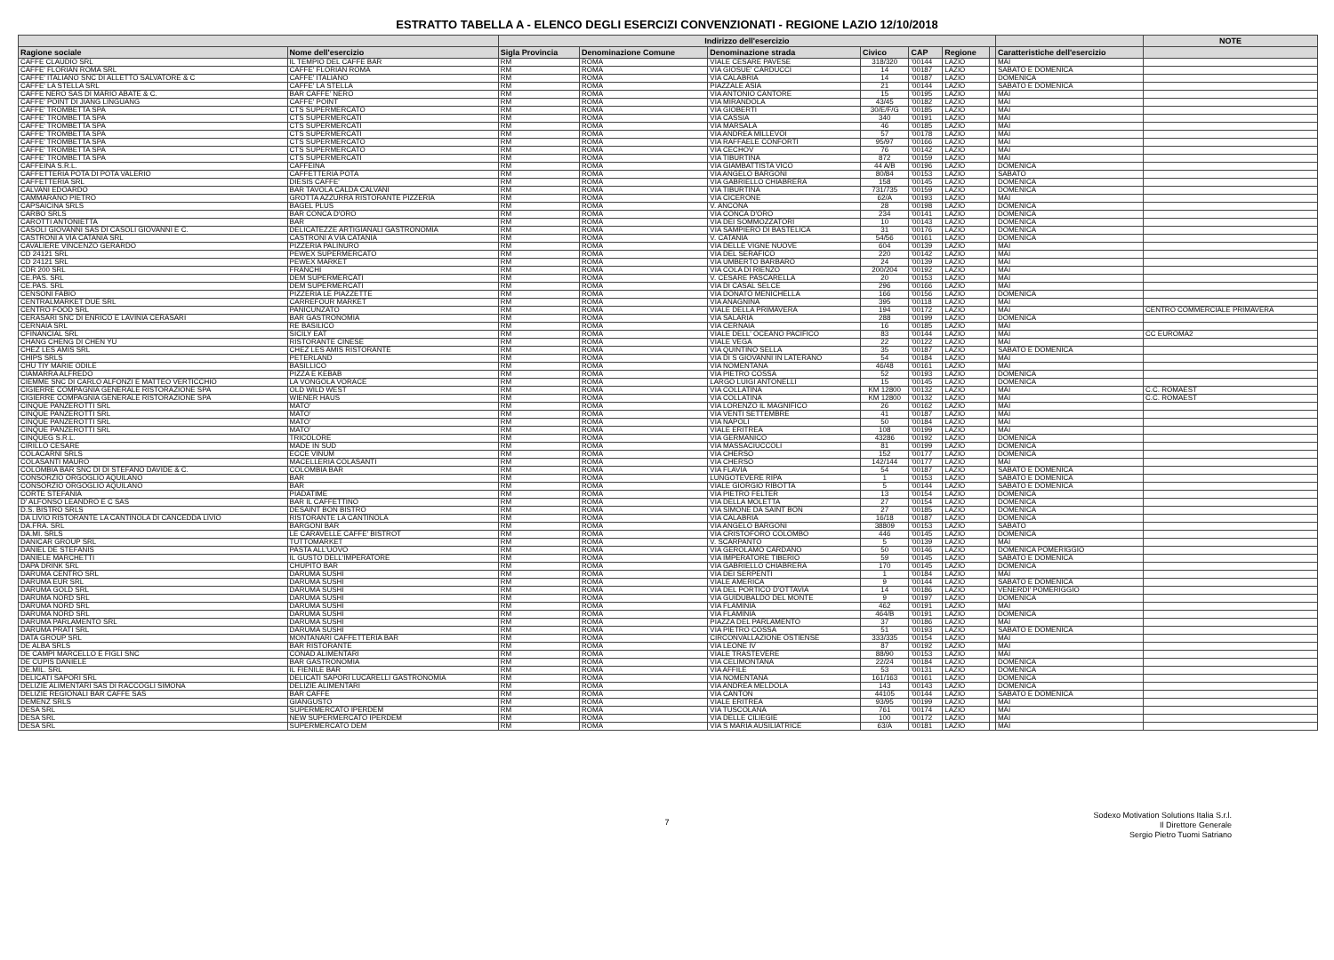ESTRATTO TABELLA A - ELENCO DEGLI ESERCIZI CONVENZIONATI - REGIONE LAZIO 12/10/2018
| | | Indirizzo dell'esercizio | | | | | | | | NOTE |
| --- | --- | --- | --- | --- | --- | --- | --- | --- | --- | --- |
| Ragione sociale | Nome dell'esercizio | Sigla Provincia | Denominazione Comune | Denominazione strada | Civico | CAP | Regione | | Caratteristiche dell'esercizio | |
| CAFFE CLAUDIO SRL | IL TEMPIO DEL CAFFE BAR | RM | ROMA | VIALE CESARE PAVESE | 318/320 | '00144 | LAZIO | | MAI | |
| CAFFE' FLORIAN ROMA SRL | CAFFE' FLORIAN ROMA | RM | ROMA | VIA GIOSUE' CARDUCCI | 14 | '00187 | LAZIO | | SABATO E DOMENICA | |
| CAFFE' ITALIANO SNC DI ALLETTO SALVATORE & C | CAFFE' ITALIANO | RM | ROMA | VIA CALABRIA | 14 | '00187 | LAZIO | | DOMENICA | |
| CAFFE' LA STELLA SRL | CAFFE' LA STELLA | RM | ROMA | PIAZZALE ASIA | 21 | '00144 | LAZIO | | SABATO E DOMENICA | |
| CAFFE NERO SAS DI MARIO ABATE & C. | BAR CAFFE' NERO | RM | ROMA | VIA ANTONIO CANTORE | 15 | '00195 | LAZIO | | MAI | |
| CAFFE' POINT DI JIANG LINGUANG | CAFFE' POINT | RM | ROMA | VIA MIRANDOLA | 43/45 | '00182 | LAZIO | | MAI | |
| CAFFE' TROMBETTA SPA | CTS SUPERMERCATO | RM | ROMA | VIA GIOBERTI | 30/E/F/G | '00185 | LAZIO | | MAI | |
| CAFFE' TROMBETTA SPA | CTS SUPERMERCATI | RM | ROMA | VIA CASSIA | 340 | '00191 | LAZIO | | MAI | |
| CAFFE' TROMBETTA SPA | CTS SUPERMERCATI | RM | ROMA | VIA MARSALA | 46 | '00185 | LAZIO | | MAI | |
| CAFFE' TROMBETTA SPA | CTS SUPERMERCATI | RM | ROMA | VIA ANDREA MILLEVOI | 57 | '00178 | LAZIO | | MAI | |
| CAFFE' TROMBETTA SPA | CTS SUPERMERCATO | RM | ROMA | VIA RAFFAELE CONFORTI | 95/97 | '00166 | LAZIO | | MAI | |
| CAFFE' TROMBETTA SPA | CTS SUPERMERCATO | RM | ROMA | VIA CECHOV | 76 | '00142 | LAZIO | | MAI | |
| CAFFE' TROMBETTA SPA | CTS SUPERMERCATI | RM | ROMA | VIA TIBURTINA | 872 | '00159 | LAZIO | | MAI | |
| CAFFEINA S.R.L. | CAFFEINA | RM | ROMA | VIA GIAMBATTISTA VICO | 44 A/B | '00196 | LAZIO | | DOMENICA | |
| CAFFETTERIA POTA DI POTA VALERIO | CAFFETTERIA POTA | RM | ROMA | VIA ANGELO BARGONI | 80/84 | '00153 | LAZIO | | SABATO | |
| CAFFETTERIA SRL | DIESIS CAFFE' | RM | ROMA | VIA GABRIELLO CHIABRERA | 158 | '00145 | LAZIO | | DOMENICA | |
| CALVANI EDOARDO | BAR TAVOLA CALDA CALVANI | RM | ROMA | VIA TIBURTINA | 731/735 | '00159 | LAZIO | | DOMENICA | |
| CAMMARANO PIETRO | GROTTA AZZURRA RISTORANTE PIZZERIA | RM | ROMA | VIA CICERONE | 62/A | '00193 | LAZIO | | MAI | |
| CAPSAICINA SRLS | BAGEL PLUS | RM | ROMA | V. ANCONA | 28 | '00198 | LAZIO | | DOMENICA | |
| CARBO SRLS | BAR CONCA D'ORO | RM | ROMA | VIA CONCA D'ORO | 234 | '00141 | LAZIO | | DOMENICA | |
| CAROTTI ANTONIETTA | BAR | RM | ROMA | VIA DEI SOMMOZZATORI | 10 | '00143 | LAZIO | | DOMENICA | |
| CASOLI GIOVANNI SAS DI CASOLI GIOVANNI E C. | DELICATEZZE ARTIGIANALI GASTRONOMIA | RM | ROMA | VIA SAMPIERO DI BASTELICA | 31 | '00176 | LAZIO | | DOMENICA | |
| CASTRONI A VIA CATANIA SRL | CASTRONI A VIA CATANIA | RM | ROMA | V. CATANIA | 54/56 | '00161 | LAZIO | | DOMENICA | |
| CAVALIERE VINCENZO GERARDO | PIZZERIA PALINURO | RM | ROMA | VIA DELLE VIGNE NUOVE | 604 | '00139 | LAZIO | | MAI | |
| CD 24121 SRL | PEWEX SUPERMERCATO | RM | ROMA | VIA DEL SERAFICO | 220 | '00142 | LAZIO | | MAI | |
| CD 24121 SRL | PEWEX MARKET | RM | ROMA | VIA UMBERTO BARBARO | 24 | '00139 | LAZIO | | MAI | |
| CDR 200 SRL | FRANCHI | RM | ROMA | VIA COLA DI RIENZO | 200/204 | '00192 | LAZIO | | MAI | |
| CE.PAS. SRL | DEM SUPERMERCATI | RM | ROMA | V. CESARE PASCARELLA | 20 | '00153 | LAZIO | | MAI | |
| CE.PAS. SRL | DEM SUPERMERCATI | RM | ROMA | VIA DI CASAL SELCE | 296 | '00166 | LAZIO | | MAI | |
| CENSONI FABIO | PIZZERIA LE PIAZZETTE | RM | ROMA | VIA DONATO MENICHELLA | 166 | '00156 | LAZIO | | DOMENICA | |
| CENTRALMARKET DUE SRL | CARREFOUR MARKET | RM | ROMA | VIA ANAGNINA | 395 | '00118 | LAZIO | | MAI | |
| CENTRO FOOD SRL | PANICUNZATO | RM | ROMA | VIALE DELLA PRIMAVERA | 194 | '00172 | LAZIO | | MAI | CENTRO COMMERCIALE PRIMAVERA |
| CERASARI SNC DI ENRICO E LAVINIA CERASARI | BAR GASTRONOMIA | RM | ROMA | VIA SALARIA | 288 | '00199 | LAZIO | | DOMENICA | |
| CERNAIA SRL | RE BASILICO | RM | ROMA | VIA CERNAIA | 16 | '00185 | LAZIO | | MAI | |
| CFINANCIAL SRL | SICILY EAT | RM | ROMA | VIALE DELL' OCEANO PACIFICO | 83 | '00144 | LAZIO | | MAI | CC EUROMA2 |
| CHANG CHENG DI CHEN YU | RISTORANTE CINESE | RM | ROMA | VIALE VEGA | 22 | '00122 | LAZIO | | MAI | |
| CHEZ LES AMIS SRL | CHEZ LES AMIS RISTORANTE | RM | ROMA | VIA QUINTINO SELLA | 35 | '00187 | LAZIO | | SABATO E DOMENICA | |
| CHIPS SRLS | PETERLAND | RM | ROMA | VIA DI S GIOVANNI IN LATERANO | 54 | '00184 | LAZIO | | MAI | |
| CHU TIY MARIE ODILE | BASILLICO | RM | ROMA | VIA NOMENTANA | 46/48 | '00161 | LAZIO | | MAI | |
| CIAMARRA ALFREDO | PIZZA E KEBAB | RM | ROMA | VIA PIETRO COSSA | 52 | '00193 | LAZIO | | DOMENICA | |
| CIEMME SNC DI CARLO ALFONZI E MATTEO VERTICCHIO | LA VONGOLA VORACE | RM | ROMA | LARGO LUIGI ANTONELLI | 15 | '00145 | LAZIO | | DOMENICA | |
| CIGIERRE COMPAGNIA GENERALE RISTORAZIONE SPA | OLD WILD WEST | RM | ROMA | VIA COLLATINA | KM 12800 | '00132 | LAZIO | | MAI | C.C. ROMAEST |
| CIGIERRE COMPAGNIA GENERALE RISTORAZIONE SPA | WIENER HAUS | RM | ROMA | VIA COLLATINA | KM 12800 | '00132 | LAZIO | | MAI | C.C. ROMAEST |
| CINQUE PANZEROTTI SRL | MATO' | RM | ROMA | VIA LORENZO IL MAGNIFICO | 26 | '00162 | LAZIO | | MAI | |
| CINQUE PANZEROTTI SRL | MATO' | RM | ROMA | VIA VENTI SETTEMBRE | 41 | '00187 | LAZIO | | MAI | |
| CINQUE PANZEROTTI SRL | MATO' | RM | ROMA | VIA NAPOLI | 50 | '00184 | LAZIO | | MAI | |
| CINQUE PANZEROTTI SRL | MATO' | RM | ROMA | VIALE ERITREA | 108 | '00199 | LAZIO | | MAI | |
| CINQUEG S.R.L. | TRICOLORE | RM | ROMA | VIA GERMANICO | 43286 | '00192 | LAZIO | | DOMENICA | |
| CIRILLO CESARE | MADE IN SUD | RM | ROMA | VIA MASSACIUCCOLI | 81 | '00199 | LAZIO | | DOMENICA | |
| COLACARNI SRLS | ECCE VINUM | RM | ROMA | VIA CHERSO | 152 | '00177 | LAZIO | | DOMENICA | |
| COLASANTI MAURO | MACELLERIA COLASANTI | RM | ROMA | VIA CHERSO | 142/144 | '00177 | LAZIO | | MAI | |
| COLOMBIA BAR SNC DI DI STEFANO DAVIDE & C. | COLOMBIA BAR | RM | ROMA | VIA FLAVIA | 54 | '00187 | LAZIO | | SABATO E DOMENICA | |
| CONSORZIO ORGOGLIO AQUILANO | BAR | RM | ROMA | LUNGOTEVERE RIPA | 1 | '00153 | LAZIO | | SABATO E DOMENICA | |
| CONSORZIO ORGOGLIO AQUILANO | BAR | RM | ROMA | VIALE GIORGIO RIBOTTA | 5 | '00144 | LAZIO | | SABATO E DOMENICA | |
| CORTE STEFANIA | PIADATIME | RM | ROMA | VIA PIETRO FELTER | 13 | '00154 | LAZIO | | DOMENICA | |
| D' ALFONSO LEANDRO E C SAS | BAR IL CAFFETTINO | RM | ROMA | VIA DELLA MOLETTA | 27 | '00154 | LAZIO | | DOMENICA | |
| D.S. BISTRO SRLS | DESAINT BON BISTRO | RM | ROMA | VIA SIMONE DA SAINT BON | 27 | '00185 | LAZIO | | DOMENICA | |
| DA LIVIO RISTORANTE LA CANTINOLA DI CANCEDDA LIVIO | RISTORANTE LA CANTINOLA | RM | ROMA | VIA CALABRIA | 16/18 | '00187 | LAZIO | | DOMENICA | |
| DA.FRA. SRL | BARGONI BAR | RM | ROMA | VIA ANGELO BARGONI | 38809 | '00153 | LAZIO | | SABATO | |
| DA.MI. SRLS | LE CARAVELLE CAFFE' BISTROT | RM | ROMA | VIA CRISTOFORO COLOMBO | 446 | '00145 | LAZIO | | DOMENICA | |
| DANICAR GROUP SRL | TUTTOMARKET | RM | ROMA | V. SCARPANTO | 5 | '00139 | LAZIO | | MAI | |
| DANIEL DE STEFANIS | PASTA ALL'UOVO | RM | ROMA | VIA GEROLAMO CARDANO | 50 | '00146 | LAZIO | | DOMENICA POMERIGGIO | |
| DANIELE MARCHETTI | IL GUSTO DELL'IMPERATORE | RM | ROMA | VIA IMPERATORE TIBERIO | 59 | '00145 | LAZIO | | SABATO E DOMENICA | |
| DAPA DRINK SRL | CHUPITO BAR | RM | ROMA | VIA GABRIELLO CHIABRERA | 170 | '00145 | LAZIO | | DOMENICA | |
| DARUMA CENTRO SRL | DARUMA SUSHI | RM | ROMA | VIA DEI SERPENTI | 1 | '00184 | LAZIO | | MAI | |
| DARUMA EUR SRL | DARUMA SUSHI | RM | ROMA | VIALE AMERICA | 9 | '00144 | LAZIO | | SABATO E DOMENICA | |
| DARUMA GOLD SRL | DARUMA SUSHI | RM | ROMA | VIA DEL PORTICO D'OTTAVIA | 14 | '00186 | LAZIO | | VENERDI' POMERIGGIO | |
| DARUMA NORD SRL | DARUMA SUSHI | RM | ROMA | VIA GUIDUBALDO DEL MONTE | 9 | '00197 | LAZIO | | DOMENICA | |
| DARUMA NORD SRL | DARUMA SUSHI | RM | ROMA | VIA FLAMINIA | 462 | '00191 | LAZIO | | MAI | |
| DARUMA NORD SRL | DARUMA SUSHI | RM | ROMA | VIA FLAMINIA | 464/B | '00191 | LAZIO | | DOMENICA | |
| DARUMA PARLAMENTO SRL | DARUMA SUSHI | RM | ROMA | PIAZZA DEL PARLAMENTO | 37 | '00186 | LAZIO | | MAI | |
| DARUMA PRATI SRL | DARUMA SUSHI | RM | ROMA | VIA PIETRO COSSA | 51 | '00193 | LAZIO | | SABATO E DOMENICA | |
| DATA GROUP SRL | MONTANARI CAFFETTERIA BAR | RM | ROMA | CIRCONVALLAZIONE OSTIENSE | 333/335 | '00154 | LAZIO | | MAI | |
| DE ALBA SRLS | BAR RISTORANTE | RM | ROMA | VIA LEONE IV | 87 | '00192 | LAZIO | | MAI | |
| DE CAMPI MARCELLO E FIGLI SNC | CONAD ALIMENTARI | RM | ROMA | VIALE TRASTEVERE | 88/90 | '00153 | LAZIO | | MAI | |
| DE CUPIS DANIELE | BAR GASTRONOMIA | RM | ROMA | VIA CELIMONTANA | 22/24 | '00184 | LAZIO | | DOMENICA | |
| DE.MIL. SRL | IL FIENILE BAR | RM | ROMA | VIA AFFILE | 53 | '00131 | LAZIO | | DOMENICA | |
| DELICATI SAPORI SRL | DELICATI SAPORI LUCARELLI GASTRONOMIA | RM | ROMA | VIA NOMENTANA | 161/163 | '00161 | LAZIO | | DOMENICA | |
| DELIZIE ALIMENTARI SAS DI RACCOGLI SIMONA | DELIZIE ALIMENTARI | RM | ROMA | VIA ANDREA MELDOLA | 143 | '00143 | LAZIO | | DOMENICA | |
| DELIZIE REGIONALI BAR CAFFE SAS | BAR CAFFE | RM | ROMA | VIA CANTON | 44105 | '00144 | LAZIO | | SABATO E DOMENICA | |
| DEMENZ SRLS | GIANGUSTO | RM | ROMA | VIALE ERITREA | 93/95 | '00199 | LAZIO | | MAI | |
| DESA SRL | SUPERMERCATO IPERDEM | RM | ROMA | VIA TUSCOLANA | 761 | '00174 | LAZIO | | MAI | |
| DESA SRL | NEW SUPERMERCATO IPERDEM | RM | ROMA | VIA DELLE CILIEGIE | 100 | '00172 | LAZIO | | MAI | |
| DESA SRL | SUPERMERCATO DEM | RM | ROMA | VIA S MARIA AUSILIATRICE | 63/A | '00181 | LAZIO | | MAI | |
Sodexo Motivation Solutions Italia S.r.l.
Il Direttore Generale
Sergio Pietro Tuomi Satriano
7